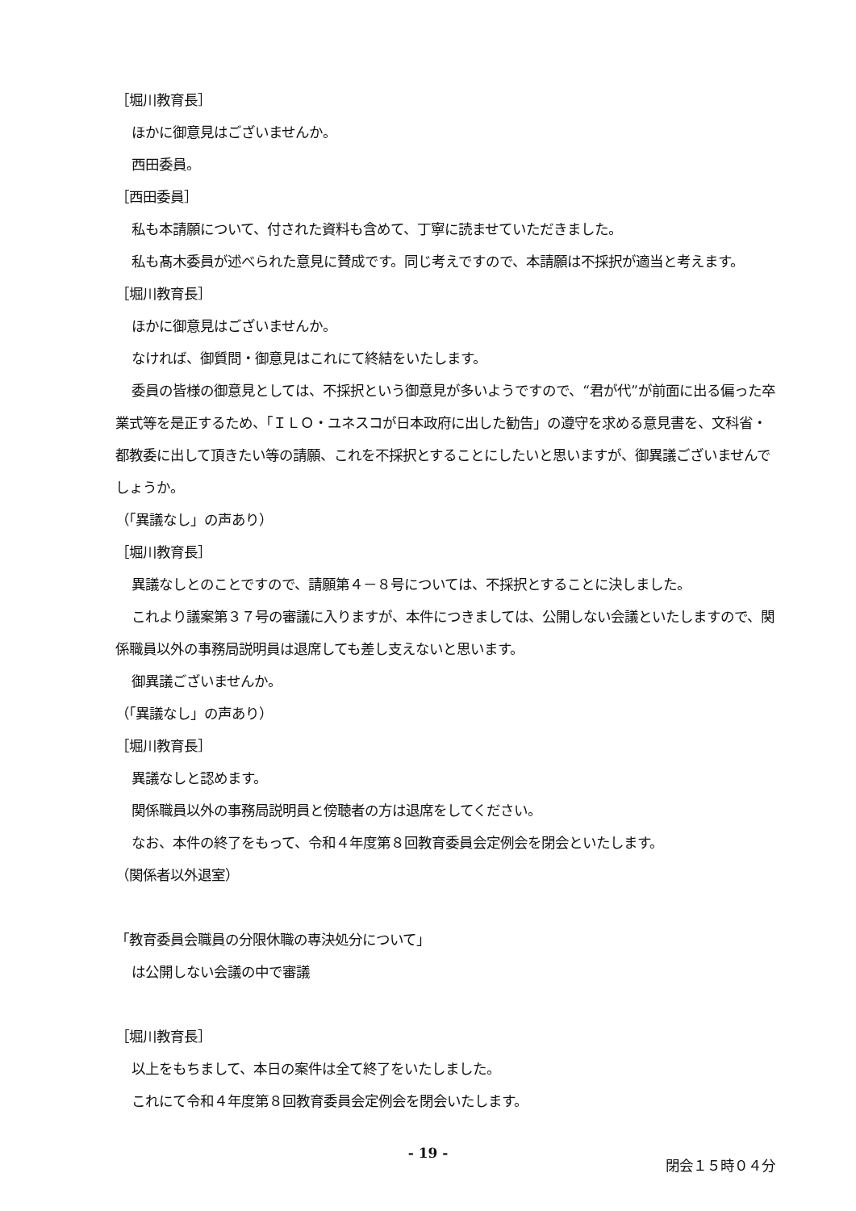［堀川教育長］
ほかに御意見はございませんか。
西田委員。
［西田委員］
私も本請願について、付された資料も含めて、丁寧に読ませていただきました。
私も髙木委員が述べられた意見に賛成です。同じ考えですので、本請願は不採択が適当と考えます。
［堀川教育長］
ほかに御意見はございませんか。
なければ、御質問・御意見はこれにて終結をいたします。
委員の皆様の御意見としては、不採択という御意見が多いようですので、“君が代”が前面に出る偏った卒業式等を是正するため、「ＩＬＯ・ユネスコが日本政府に出した勧告」の遵守を求める意見書を、文科省・都教委に出して頂きたい等の請願、これを不採択とすることにしたいと思いますが、御異議ございませんでしょうか。
（「異議なし」の声あり）
［堀川教育長］
異議なしとのことですので、請願第４－８号については、不採択とすることに決しました。
これより議案第３７号の審議に入りますが、本件につきましては、公開しない会議といたしますので、関係職員以外の事務局説明員は退席しても差し支えないと思います。
御異議ございませんか。
（「異議なし」の声あり）
［堀川教育長］
異議なしと認めます。
関係職員以外の事務局説明員と傍聴者の方は退席をしてください。
なお、本件の終了をもって、令和４年度第８回教育委員会定例会を閉会といたします。
（関係者以外退室）
「教育委員会職員の分限休職の専決処分について」
は公開しない会議の中で審議
［堀川教育長］
以上をもちまして、本日の案件は全て終了をいたしました。
これにて令和４年度第８回教育委員会定例会を閉会いたします。
閉会１５時０４分
- 19 -